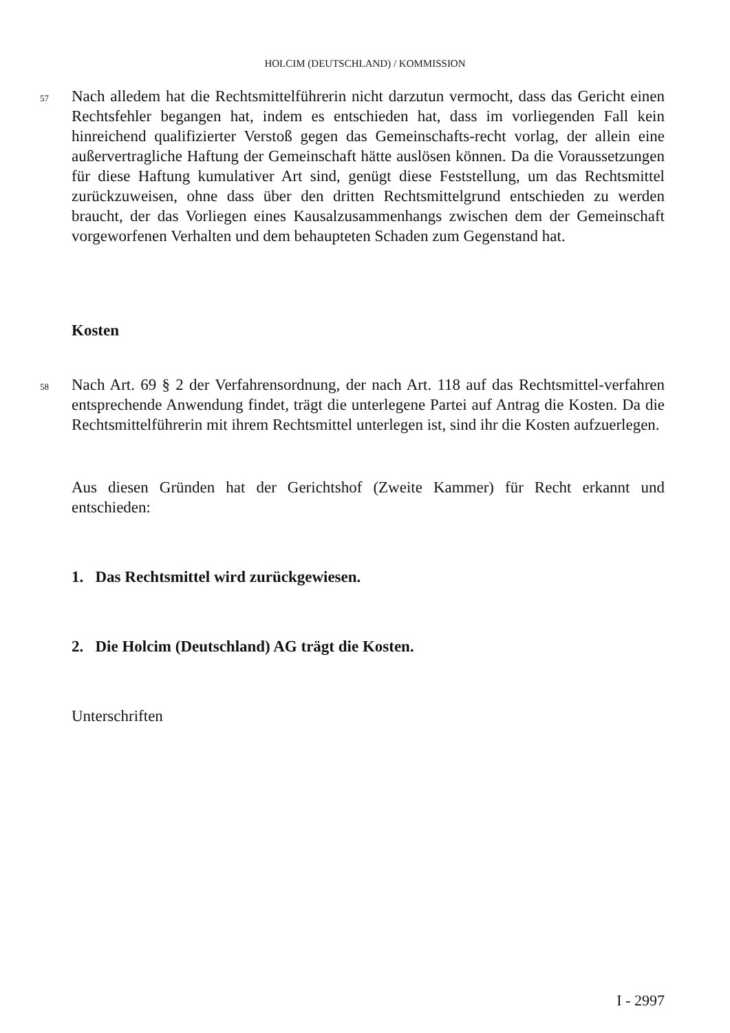HOLCIM (DEUTSCHLAND) / KOMMISSION
57 Nach alledem hat die Rechtsmittelführerin nicht darzutun vermocht, dass das Gericht einen Rechtsfehler begangen hat, indem es entschieden hat, dass im vorliegenden Fall kein hinreichend qualifizierter Verstoß gegen das Gemeinschafts-recht vorlag, der allein eine außervertragliche Haftung der Gemeinschaft hätte auslösen können. Da die Voraussetzungen für diese Haftung kumulativer Art sind, genügt diese Feststellung, um das Rechtsmittel zurückzuweisen, ohne dass über den dritten Rechtsmittelgrund entschieden zu werden braucht, der das Vorliegen eines Kausalzusammenhangs zwischen dem der Gemeinschaft vorgeworfenen Verhalten und dem behaupteten Schaden zum Gegenstand hat.
Kosten
58 Nach Art. 69 § 2 der Verfahrensordnung, der nach Art. 118 auf das Rechtsmittel-verfahren entsprechende Anwendung findet, trägt die unterlegene Partei auf Antrag die Kosten. Da die Rechtsmittelführerin mit ihrem Rechtsmittel unterlegen ist, sind ihr die Kosten aufzuerlegen.
Aus diesen Gründen hat der Gerichtshof (Zweite Kammer) für Recht erkannt und entschieden:
1. Das Rechtsmittel wird zurückgewiesen.
2. Die Holcim (Deutschland) AG trägt die Kosten.
Unterschriften
I - 2997